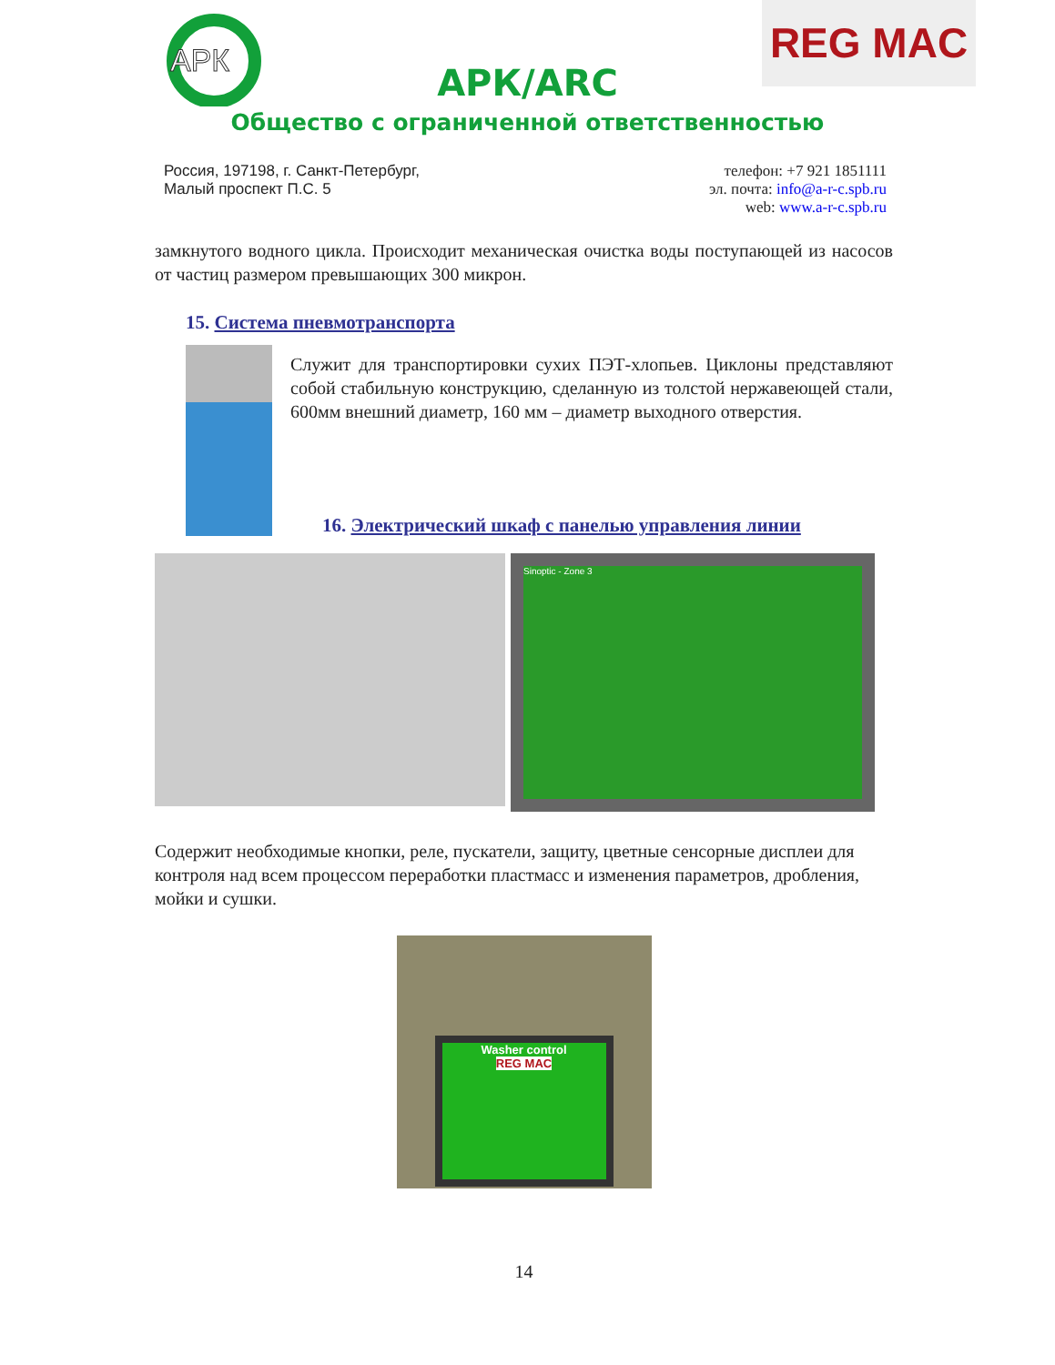АРК
REG MAC
АРК/ARC
Общество с ограниченной ответственностью
Россия, 197198, г. Санкт-Петербург,
Малый проспект П.С. 5
телефон: +7 921 1851111
эл. почта: info@a-r-c.spb.ru
web: www.a-r-c.spb.ru
замкнутого водного цикла. Происходит механическая очистка воды поступающей из насосов от частиц размером превышающих 300 микрон.
15. Система пневмотранспорта
Служит для транспортировки сухих ПЭТ-хлопьев. Циклоны представляют собой стабильную конструкцию, сделанную из толстой нержавеющей стали, 600мм внешний диаметр, 160 мм – диаметр выходного отверстия.
16. Электрический шкаф с панелью управления линии
Sinoptic - Zone 3
Содержит необходимые кнопки, реле, пускатели, защиту, цветные сенсорные дисплеи для контроля над всем процессом переработки пластмасс и изменения параметров, дробления, мойки и сушки.
Washer control
REG MAC
14